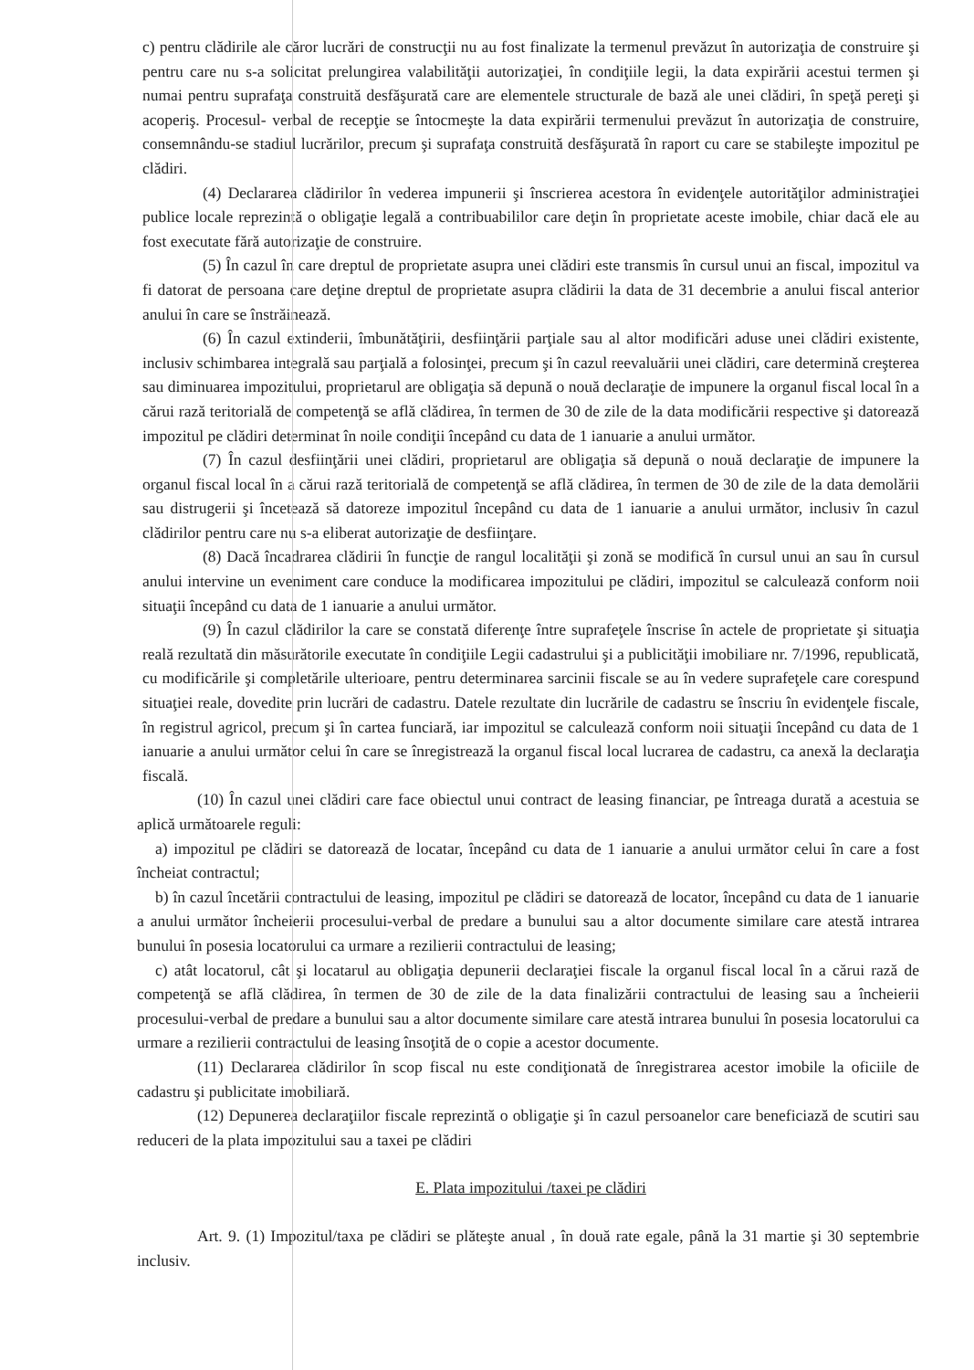c) pentru clădirile ale căror lucrări de construcţii nu au fost finalizate la termenul prevăzut în autorizaţia de construire şi pentru care nu s-a solicitat prelungirea valabilităţii autorizaţiei, în condiţiile legii, la data expirării acestui termen şi numai pentru suprafaţa construită desfăşurată care are elementele structurale de bază ale unei clădiri, în speţă pereţi şi acoperiş. Procesul- verbal de recepţie se întocmeşte la data expirării termenului prevăzut în autorizaţia de construire, consemnându-se stadiul lucrărilor, precum şi suprafaţa construită desfăşurată în raport cu care se stabileşte impozitul pe clădiri.
(4) Declararea clădirilor în vederea impunerii şi înscrierea acestora în evidenţele autorităţilor administraţiei publice locale reprezintă o obligaţie legală a contribuabililor care deţin în proprietate aceste imobile, chiar dacă ele au fost executate fără autorizaţie de construire.
(5) În cazul în care dreptul de proprietate asupra unei clădiri este transmis în cursul unui an fiscal, impozitul va fi datorat de persoana care deţine dreptul de proprietate asupra clădirii la data de 31 decembrie a anului fiscal anterior anului în care se înstrăinează.
(6) În cazul extinderii, îmbunătăţirii, desfiinţării parţiale sau al altor modificări aduse unei clădiri existente, inclusiv schimbarea integrală sau parţială a folosinţei, precum şi în cazul reevaluării unei clădiri, care determină creşterea sau diminuarea impozitului, proprietarul are obligaţia să depună o nouă declaraţie de impunere la organul fiscal local în a cărui rază teritorială de competenţă se află clădirea, în termen de 30 de zile de la data modificării respective şi datorează impozitul pe clădiri determinat în noile condiţii începând cu data de 1 ianuarie a anului următor.
(7) În cazul desfiinţării unei clădiri, proprietarul are obligaţia să depună o nouă declaraţie de impunere la organul fiscal local în a cărui rază teritorială de competenţă se află clădirea, în termen de 30 de zile de la data demolării sau distrugerii şi încetează să datoreze impozitul începând cu data de 1 ianuarie a anului următor, inclusiv în cazul clădirilor pentru care nu s-a eliberat autorizaţie de desfiinţare.
(8) Dacă încadrarea clădirii în funcţie de rangul localităţii şi zonă se modifică în cursul unui an sau în cursul anului intervine un eveniment care conduce la modificarea impozitului pe clădiri, impozitul se calculează conform noii situaţii începând cu data de 1 ianuarie a anului următor.
(9) În cazul clădirilor la care se constată diferenţe între suprafeţele înscrise în actele de proprietate şi situaţia reală rezultată din măsurătorile executate în condiţiile Legii cadastrului şi a publicităţii imobiliare nr. 7/1996, republicată, cu modificările şi completările ulterioare, pentru determinarea sarcinii fiscale se au în vedere suprafeţele care corespund situaţiei reale, dovedite prin lucrări de cadastru. Datele rezultate din lucrările de cadastru se înscriu în evidenţele fiscale, în registrul agricol, precum şi în cartea funciară, iar impozitul se calculează conform noii situaţii începând cu data de 1 ianuarie a anului următor celui în care se înregistrează la organul fiscal local lucrarea de cadastru, ca anexă la declaraţia fiscală.
(10) În cazul unei clădiri care face obiectul unui contract de leasing financiar, pe întreaga durată a acestuia se aplică următoarele reguli:
a) impozitul pe clădiri se datorează de locatar, începând cu data de 1 ianuarie a anului următor celui în care a fost încheiat contractul;
b) în cazul încetării contractului de leasing, impozitul pe clădiri se datorează de locator, începând cu data de 1 ianuarie a anului următor încheierii procesului-verbal de predare a bunului sau a altor documente similare care atestă intrarea bunului în posesia locatorului ca urmare a rezilierii contractului de leasing;
c) atât locatorul, cât şi locatarul au obligaţia depunerii declaraţiei fiscale la organul fiscal local în a cărui rază de competenţă se află clădirea, în termen de 30 de zile de la data finalizării contractului de leasing sau a încheierii procesului-verbal de predare a bunului sau a altor documente similare care atestă intrarea bunului în posesia locatorului ca urmare a rezilierii contractului de leasing însoţită de o copie a acestor documente.
(11) Declararea clădirilor în scop fiscal nu este condiţionată de înregistrarea acestor imobile la oficiile de cadastru şi publicitate imobiliară.
(12) Depunerea declaraţiilor fiscale reprezintă o obligaţie şi în cazul persoanelor care beneficiază de scutiri sau reduceri de la plata impozitului sau a taxei pe clădiri
E. Plata impozitului /taxei pe clădiri
Art. 9. (1) Impozitul/taxa pe clădiri se plăteşte anual , în două rate egale, până la 31 martie şi 30 septembrie inclusiv.